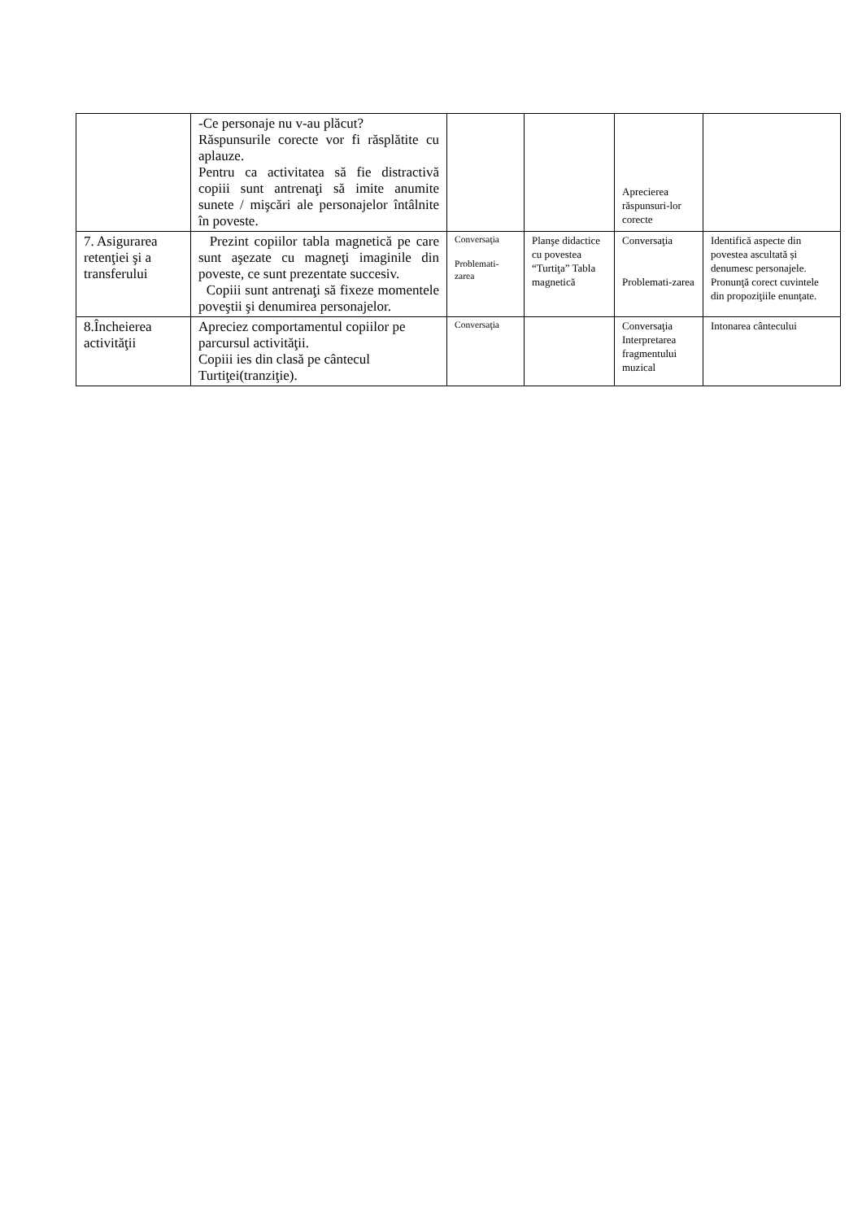| | -Ce personaje nu v-au plăcut? Răspunsurile corecte vor fi răsplătite cu aplauze. Pentru ca activitatea să fie distractivă copiii sunt antrenaţi să imite anumite sunete / mişcări ale personajelor întâlnite în poveste. | | | Aprecierea răspunsuri-lor corecte | |
| 7. Asigurarea retenţiei şi a transferului | Prezint copiilor tabla magnetică pe care sunt aşezate cu magneţi imaginile din poveste, ce sunt prezentate succesiv. Copiii sunt antrenaţi să fixeze momentele poveştii şi denumirea personajelor. | Conversaţia Problemati-zarea | Planşe didactice cu povestea “Turtiţa” Tabla magnetică | Conversaţia Problemati-zarea | Identifică aspecte din povestea ascultată și denumesc personajele. Pronunţă corect cuvintele din propoziţiile enunţate. |
| 8.Încheierea activităţii | Apreciez comportamentul copiilor pe parcursul activităţii. Copiii ies din clasă pe cântecul Turtiţei(tranziţie). | Conversaţia | | Conversaţia Interpretarea fragmentului muzical | Intonarea cântecului |